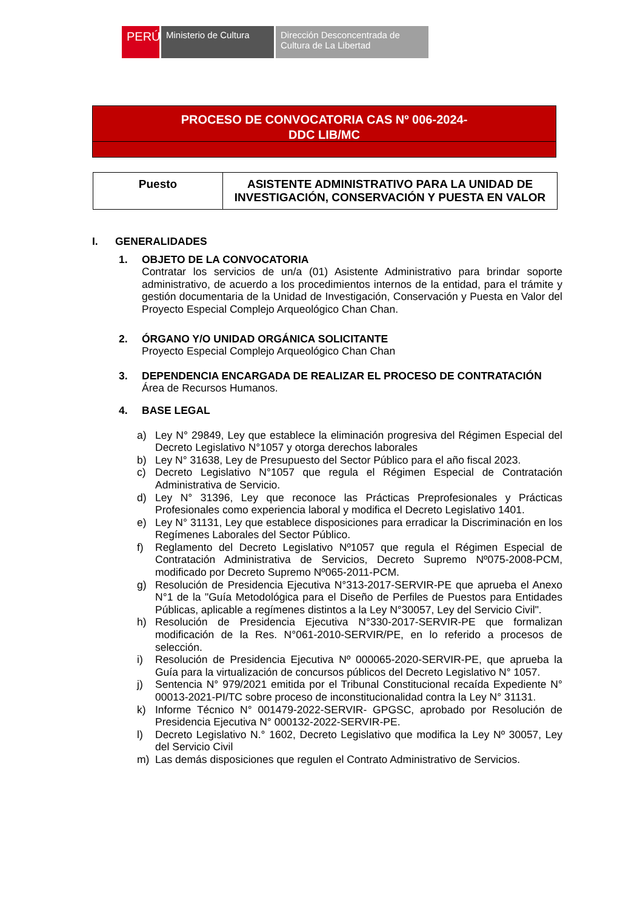PERÚ Ministerio de Cultura
Dirección Desconcentrada de Cultura de La Libertad
PROCESO DE CONVOCATORIA CAS Nº 006-2024-
DDC LIB/MC
| Puesto | ASISTENTE ADMINISTRATIVO PARA LA UNIDAD DE INVESTIGACIÓN, CONSERVACIÓN Y PUESTA EN VALOR |
I. GENERALIDADES
1. OBJETO DE LA CONVOCATORIA
Contratar los servicios de un/a (01) Asistente Administrativo para brindar soporte administrativo, de acuerdo a los procedimientos internos de la entidad, para el trámite y gestión documentaria de la Unidad de Investigación, Conservación y Puesta en Valor del Proyecto Especial Complejo Arqueológico Chan Chan.
2. ÓRGANO Y/O UNIDAD ORGÁNICA SOLICITANTE
Proyecto Especial Complejo Arqueológico Chan Chan
3. DEPENDENCIA ENCARGADA DE REALIZAR EL PROCESO DE CONTRATACIÓN
Área de Recursos Humanos.
4. BASE LEGAL
a) Ley N° 29849, Ley que establece la eliminación progresiva del Régimen Especial del Decreto Legislativo N°1057 y otorga derechos laborales
b) Ley N° 31638, Ley de Presupuesto del Sector Público para el año fiscal 2023.
c) Decreto Legislativo N°1057 que regula el Régimen Especial de Contratación Administrativa de Servicio.
d) Ley N° 31396, Ley que reconoce las Prácticas Preprofesionales y Prácticas Profesionales como experiencia laboral y modifica el Decreto Legislativo 1401.
e) Ley N° 31131, Ley que establece disposiciones para erradicar la Discriminación en los Regímenes Laborales del Sector Público.
f) Reglamento del Decreto Legislativo Nº1057 que regula el Régimen Especial de Contratación Administrativa de Servicios, Decreto Supremo Nº075-2008-PCM, modificado por Decreto Supremo Nº065-2011-PCM.
g) Resolución de Presidencia Ejecutiva N°313-2017-SERVIR-PE que aprueba el Anexo N°1 de la "Guía Metodológica para el Diseño de Perfiles de Puestos para Entidades Públicas, aplicable a regímenes distintos a la Ley N°30057, Ley del Servicio Civil".
h) Resolución de Presidencia Ejecutiva N°330-2017-SERVIR-PE que formalizan modificación de la Res. N°061-2010-SERVIR/PE, en lo referido a procesos de selección.
i) Resolución de Presidencia Ejecutiva Nº 000065-2020-SERVIR-PE, que aprueba la Guía para la virtualización de concursos públicos del Decreto Legislativo N° 1057.
j) Sentencia N° 979/2021 emitida por el Tribunal Constitucional recaída Expediente N° 00013-2021-PI/TC sobre proceso de inconstitucionalidad contra la Ley N° 31131.
k) Informe Técnico N° 001479-2022-SERVIR- GPGSC, aprobado por Resolución de Presidencia Ejecutiva N° 000132-2022-SERVIR-PE.
l) Decreto Legislativo N.° 1602, Decreto Legislativo que modifica la Ley Nº 30057, Ley del Servicio Civil
m) Las demás disposiciones que regulen el Contrato Administrativo de Servicios.